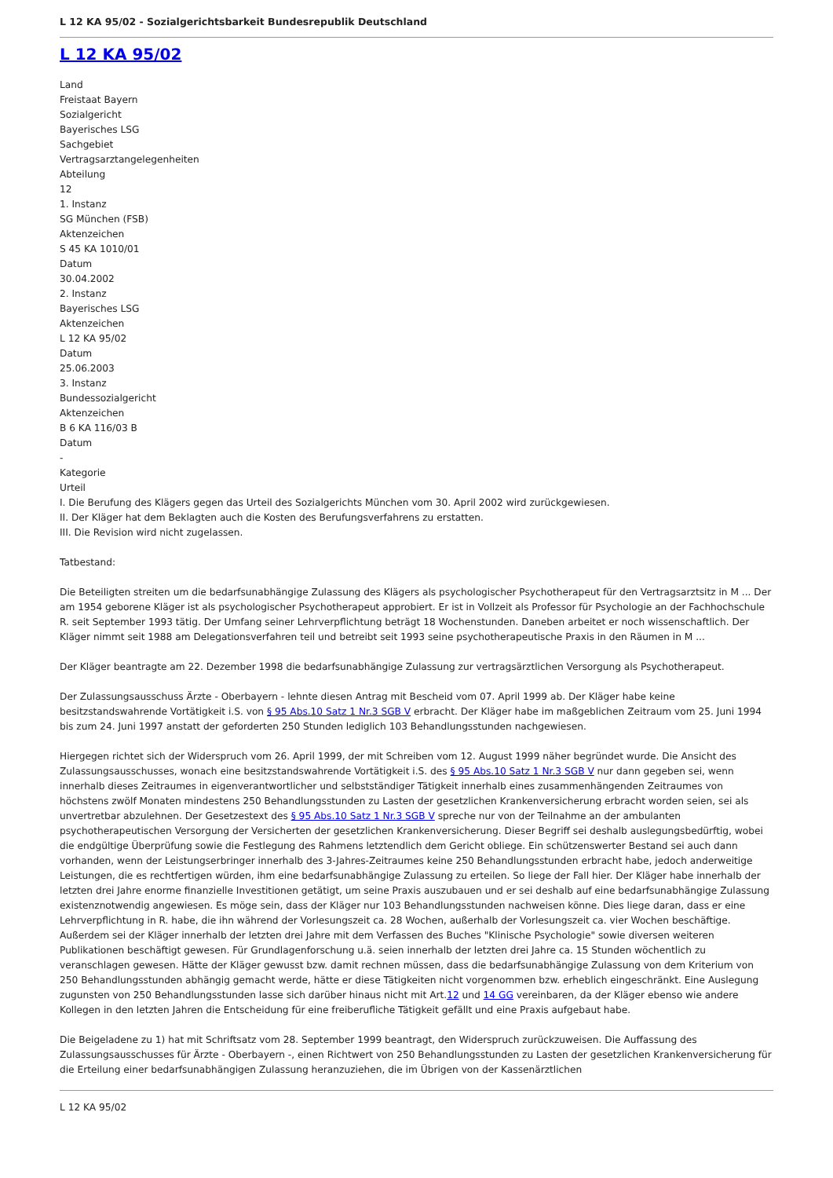L 12 KA 95/02 - Sozialgerichtsbarkeit Bundesrepublik Deutschland
L 12 KA 95/02
Land
Freistaat Bayern
Sozialgericht
Bayerisches LSG
Sachgebiet
Vertragsarztangelegenheiten
Abteilung
12
1. Instanz
SG München (FSB)
Aktenzeichen
S 45 KA 1010/01
Datum
30.04.2002
2. Instanz
Bayerisches LSG
Aktenzeichen
L 12 KA 95/02
Datum
25.06.2003
3. Instanz
Bundessozialgericht
Aktenzeichen
B 6 KA 116/03 B
Datum
-
Kategorie
Urteil
I. Die Berufung des Klägers gegen das Urteil des Sozialgerichts München vom 30. April 2002 wird zurückgewiesen.
II. Der Kläger hat dem Beklagten auch die Kosten des Berufungsverfahrens zu erstatten.
III. Die Revision wird nicht zugelassen.
Tatbestand:
Die Beteiligten streiten um die bedarfsunabhängige Zulassung des Klägers als psychologischer Psychotherapeut für den Vertragsarztsitz in M ... Der am 1954 geborene Kläger ist als psychologischer Psychotherapeut approbiert. Er ist in Vollzeit als Professor für Psychologie an der Fachhochschule R. seit September 1993 tätig. Der Umfang seiner Lehrverpflichtung beträgt 18 Wochenstunden. Daneben arbeitet er noch wissenschaftlich. Der Kläger nimmt seit 1988 am Delegationsverfahren teil und betreibt seit 1993 seine psychotherapeutische Praxis in den Räumen in M ...
Der Kläger beantragte am 22. Dezember 1998 die bedarfsunabhängige Zulassung zur vertragsärztlichen Versorgung als Psychotherapeut.
Der Zulassungsausschuss Ärzte - Oberbayern - lehnte diesen Antrag mit Bescheid vom 07. April 1999 ab. Der Kläger habe keine besitzstandswahrende Vortätigkeit i.S. von § 95 Abs.10 Satz 1 Nr.3 SGB V erbracht. Der Kläger habe im maßgeblichen Zeitraum vom 25. Juni 1994 bis zum 24. Juni 1997 anstatt der geforderten 250 Stunden lediglich 103 Behandlungsstunden nachgewiesen.
Hiergegen richtet sich der Widerspruch vom 26. April 1999, der mit Schreiben vom 12. August 1999 näher begründet wurde. Die Ansicht des Zulassungsausschusses, wonach eine besitzstandswahrende Vortätigkeit i.S. des § 95 Abs.10 Satz 1 Nr.3 SGB V nur dann gegeben sei, wenn innerhalb dieses Zeitraumes in eigenverantwortlicher und selbstständiger Tätigkeit innerhalb eines zusammenhängenden Zeitraumes von höchstens zwölf Monaten mindestens 250 Behandlungsstunden zu Lasten der gesetzlichen Krankenversicherung erbracht worden seien, sei als unvertretbar abzulehnen. Der Gesetzestext des § 95 Abs.10 Satz 1 Nr.3 SGB V spreche nur von der Teilnahme an der ambulanten psychotherapeutischen Versorgung der Versicherten der gesetzlichen Krankenversicherung. Dieser Begriff sei deshalb auslegungsbedürftig, wobei die endgültige Überprüfung sowie die Festlegung des Rahmens letztendlich dem Gericht obliege. Ein schützenswerter Bestand sei auch dann vorhanden, wenn der Leistungserbringer innerhalb des 3-Jahres-Zeitraumes keine 250 Behandlungsstunden erbracht habe, jedoch anderweitige Leistungen, die es rechtfertigen würden, ihm eine bedarfsunabhängige Zulassung zu erteilen. So liege der Fall hier. Der Kläger habe innerhalb der letzten drei Jahre enorme finanzielle Investitionen getätigt, um seine Praxis auszubauen und er sei deshalb auf eine bedarfsunabhängige Zulassung existenznotwendig angewiesen. Es möge sein, dass der Kläger nur 103 Behandlungsstunden nachweisen könne. Dies liege daran, dass er eine Lehrverpflichtung in R. habe, die ihn während der Vorlesungszeit ca. 28 Wochen, außerhalb der Vorlesungszeit ca. vier Wochen beschäftige. Außerdem sei der Kläger innerhalb der letzten drei Jahre mit dem Verfassen des Buches "Klinische Psychologie" sowie diversen weiteren Publikationen beschäftigt gewesen. Für Grundlagenforschung u.ä. seien innerhalb der letzten drei Jahre ca. 15 Stunden wöchentlich zu veranschlagen gewesen. Hätte der Kläger gewusst bzw. damit rechnen müssen, dass die bedarfsunabhängige Zulassung von dem Kriterium von 250 Behandlungsstunden abhängig gemacht werde, hätte er diese Tätigkeiten nicht vorgenommen bzw. erheblich eingeschränkt. Eine Auslegung zugunsten von 250 Behandlungsstunden lasse sich darüber hinaus nicht mit Art.12 und 14 GG vereinbaren, da der Kläger ebenso wie andere Kollegen in den letzten Jahren die Entscheidung für eine freiberufliche Tätigkeit gefällt und eine Praxis aufgebaut habe.
Die Beigeladene zu 1) hat mit Schriftsatz vom 28. September 1999 beantragt, den Widerspruch zurückzuweisen. Die Auffassung des Zulassungsausschusses für Ärzte - Oberbayern -, einen Richtwert von 250 Behandlungsstunden zu Lasten der gesetzlichen Krankenversicherung für die Erteilung einer bedarfsunabhängigen Zulassung heranzuziehen, die im Übrigen von der Kassenärztlichen
L 12 KA 95/02